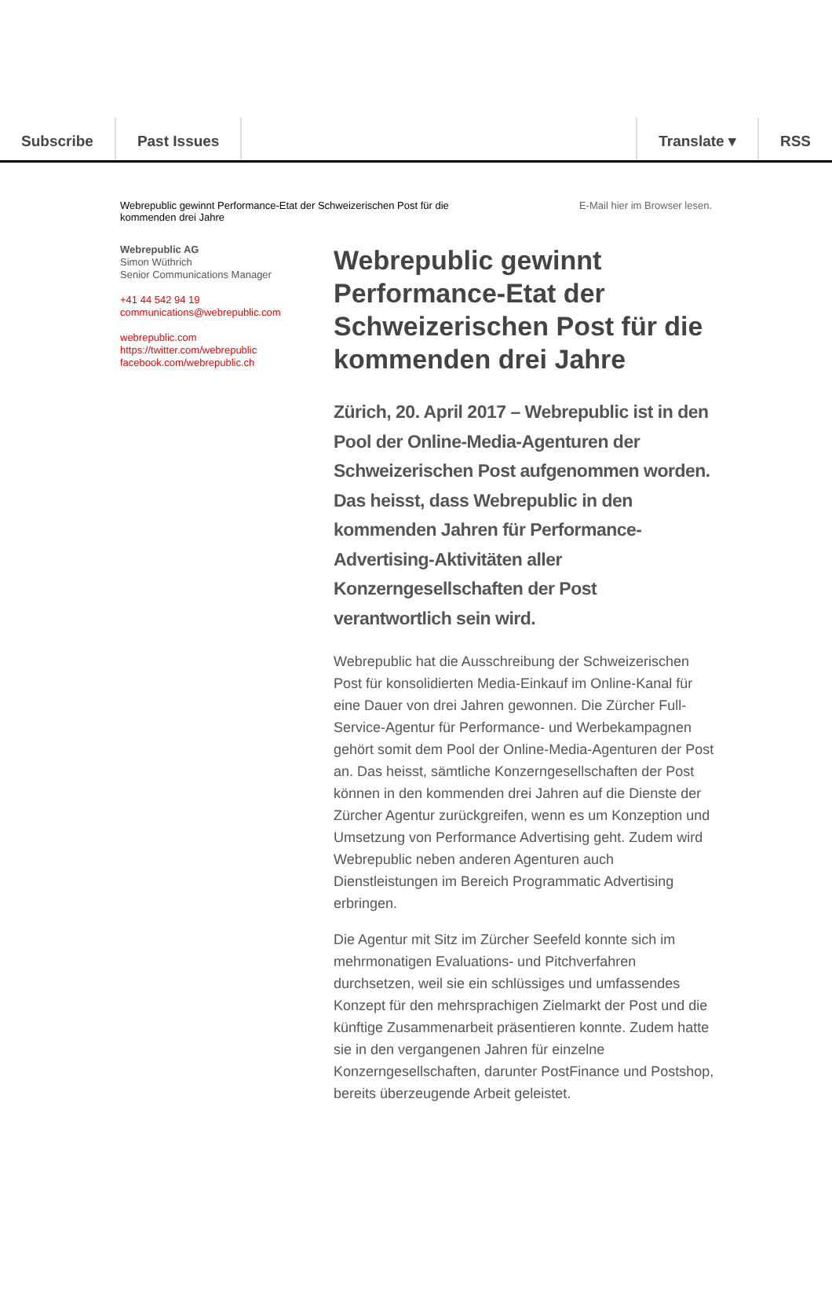Subscribe Past Issues Translate ▾ RSS
Webrepublic gewinnt Performance-Etat der Schweizerischen Post für die
kommenden drei Jahre
E-Mail hier im Browser lesen.
Webrepublic AG
Simon Wüthrich
Senior Communications Manager
+41 44 542 94 19
communications@webrepublic.com
webrepublic.com
https://twitter.com/webrepublic
facebook.com/webrepublic.ch
Webrepublic gewinnt Performance-Etat der Schweizerischen Post für die kommenden drei Jahre
Zürich, 20. April 2017 – Webrepublic ist in den Pool der Online-Media-Agenturen der Schweizerischen Post aufgenommen worden. Das heisst, dass Webrepublic in den kommenden Jahren für Performance-Advertising-Aktivitäten aller Konzerngesellschaften der Post verantwortlich sein wird.
Webrepublic hat die Ausschreibung der Schweizerischen Post für konsolidierten Media-Einkauf im Online-Kanal für eine Dauer von drei Jahren gewonnen. Die Zürcher Full-Service-Agentur für Performance- und Werbekampagnen gehört somit dem Pool der Online-Media-Agenturen der Post an. Das heisst, sämtliche Konzerngesellschaften der Post können in den kommenden drei Jahren auf die Dienste der Zürcher Agentur zurückgreifen, wenn es um Konzeption und Umsetzung von Performance Advertising geht. Zudem wird Webrepublic neben anderen Agenturen auch Dienstleistungen im Bereich Programmatic Advertising erbringen.
Die Agentur mit Sitz im Zürcher Seefeld konnte sich im mehrmonatigen Evaluations- und Pitchverfahren durchsetzen, weil sie ein schlüssiges und umfassendes Konzept für den mehrsprachigen Zielmarkt der Post und die künftige Zusammenarbeit präsentieren konnte. Zudem hatte sie in den vergangenen Jahren für einzelne Konzerngesellschaften, darunter PostFinance und Postshop, bereits überzeugende Arbeit geleistet.